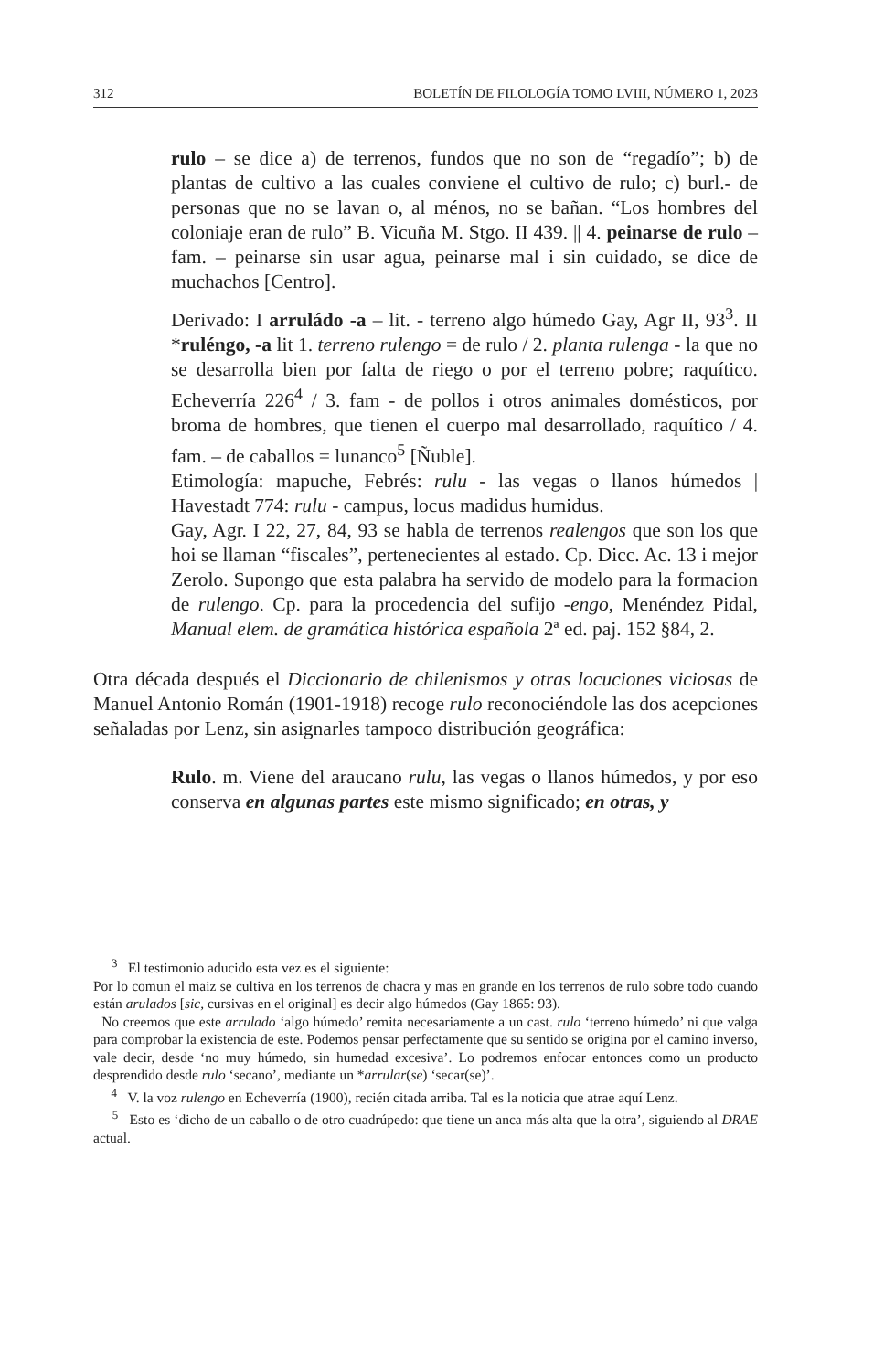312 BOLETÍN DE FILOLOGÍA TOMO LVIII, NÚMERO 1, 2023
rulo – se dice a) de terrenos, fundos que no son de “regadío”; b) de plantas de cultivo a las cuales conviene el cultivo de rulo; c) burl.- de personas que no se lavan o, al ménos, no se bañan. “Los hombres del coloniaje eran de rulo” B. Vicuña M. Stgo. II 439. || 4. peinarse de rulo – fam. – peinarse sin usar agua, peinarse mal i sin cuidado, se dice de muchachos [Centro].
Derivado: I arruládo -a – lit. - terreno algo húmedo Gay, Agr II, 93<sup>3</sup>. II *ruléngo, -a lit 1. terreno rulengo = de rulo / 2. planta rulenga - la que no se desarrolla bien por falta de riego o por el terreno pobre; raquítico. Echeverría 226<sup>4</sup> / 3. fam - de pollos i otros animales domésticos, por broma de hombres, que tienen el cuerpo mal desarrollado, raquítico / 4. fam. – de caballos = lunanco<sup>5</sup> [Ñuble].
Etimología: mapuche, Febrés: rulu - las vegas o llanos húmedos | Havestadt 774: rulu - campus, locus madidus humidus.
Gay, Agr. I 22, 27, 84, 93 se habla de terrenos realengos que son los que hoi se llaman “fiscales”, pertenecientes al estado. Cp. Dicc. Ac. 13 i mejor Zerolo. Supongo que esta palabra ha servido de modelo para la formacion de rulengo. Cp. para la procedencia del sufijo -engo, Menéndez Pidal, Manual elem. de gramática histórica española 2ª ed. paj. 152 §84, 2.
Otra década después el Diccionario de chilenismos y otras locuciones viciosas de Manuel Antonio Román (1901-1918) recoge rulo reconociéndole las dos acepciones señaladas por Lenz, sin asignarles tampoco distribución geográfica:
Rulo. m. Viene del araucano rulu, las vegas o llanos húmedos, y por eso conserva en algunas partes este mismo significado; en otras, y
<sup>3</sup> El testimonio aducido esta vez es el siguiente:
Por lo comun el maiz se cultiva en los terrenos de chacra y mas en grande en los terrenos de rulo sobre todo cuando están arulados [sic, cursivas en el original] es decir algo húmedos (Gay 1865: 93).
No creemos que este arrulado ‘algo húmedo’ remita necesariamente a un cast. rulo ‘terreno húmedo’ ni que valga para comprobar la existencia de este. Podemos pensar perfectamente que su sentido se origina por el camino inverso, vale decir, desde ‘no muy húmedo, sin humedad excesiva’. Lo podremos enfocar entonces como un producto desprendido desde rulo ‘secano’, mediante un *arrular(se) ‘secar(se)’.
<sup>4</sup> V. la voz rulengo en Echeverría (1900), recién citada arriba. Tal es la noticia que atrae aquí Lenz.
<sup>5</sup> Esto es ‘dicho de un caballo o de otro cuadrúpedo: que tiene un anca más alta que la otra’, siguiendo al DRAE actual.